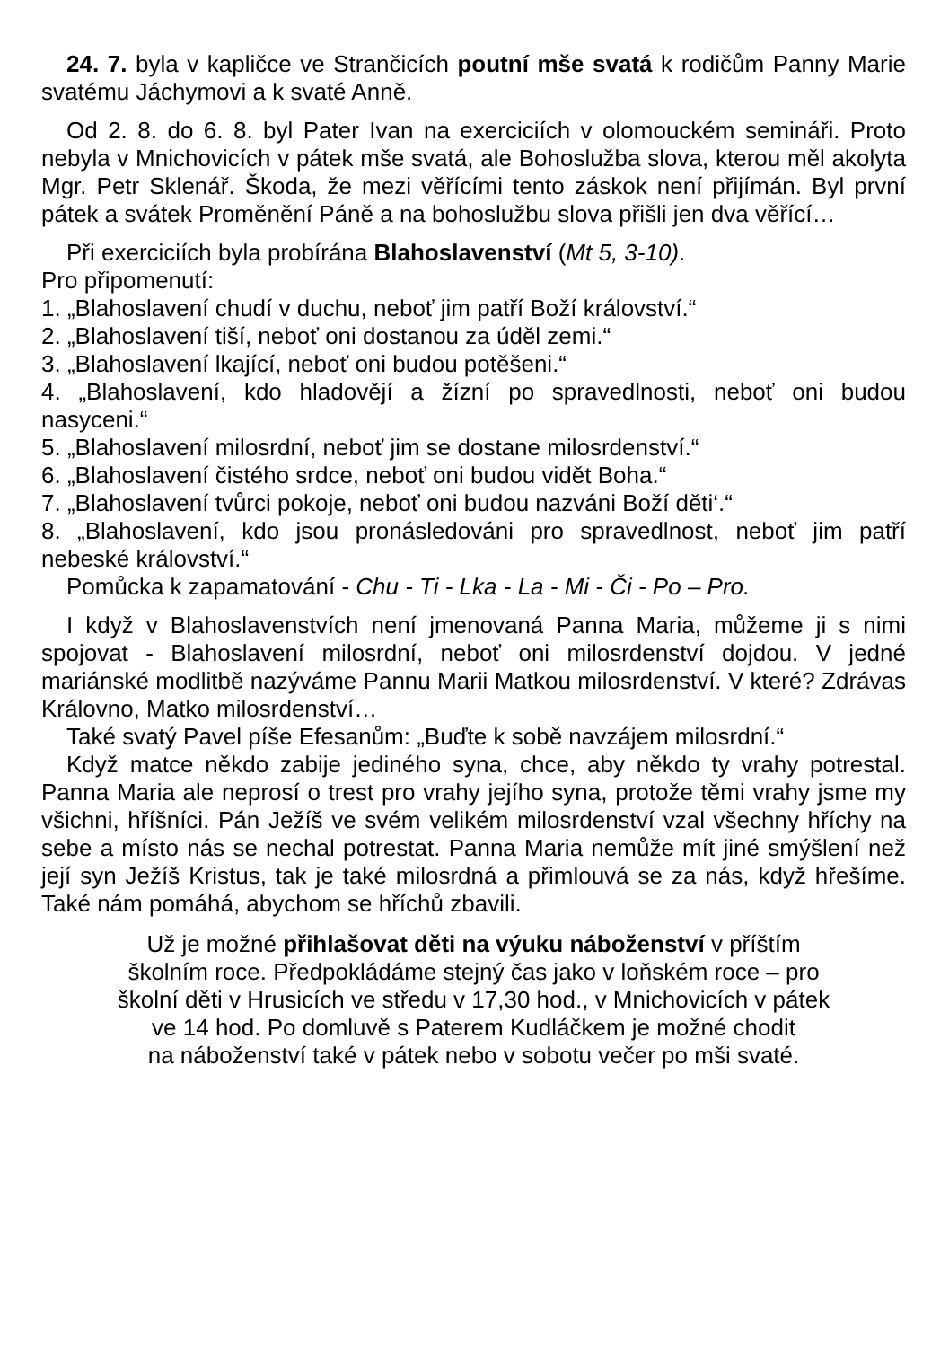24. 7. byla v kapličce ve Strančicích poutní mše svatá k rodičům Panny Marie svatému Jáchymovi a k svaté Anně.
Od 2. 8. do 6. 8. byl Pater Ivan na exerciciích v olomouckém semináři. Proto nebyla v Mnichovicích v pátek mše svatá, ale Bohoslužba slova, kterou měl akolyta Mgr. Petr Sklenář. Škoda, že mezi věřícími tento záskok není přijímán. Byl první pátek a svátek Proměnění Páně a na bohoslužbu slova přišli jen dva věřící…
Při exerciciích byla probírána Blahoslavenství (Mt 5, 3-10).
Pro připomenutí:
1. „Blahoslavení chudí v duchu, neboť jim patří Boží království.“
2. „Blahoslavení tiší, neboť oni dostanou za úděl zemi.“
3. „Blahoslavení lkající, neboť oni budou potěšeni.“
4. „Blahoslavení, kdo hladovějí a žízní po spravedlnosti, neboť oni budou nasyceni.“
5. „Blahoslavení milosrdní, neboť jim se dostane milosrdenství.“
6. „Blahoslavení čistého srdce, neboť oni budou vidět Boha.“
7. „Blahoslavení tvůrci pokoje, neboť oni budou nazváni Boží děti‘.“
8. „Blahoslavení, kdo jsou pronásledováni pro spravedlnost, neboť jim patří nebeské království.“
Pomůcka k zapamatování - Chu - Ti - Lka - La - Mi - Či - Po – Pro.
I když v Blahoslavenstvích není jmenovaná Panna Maria, můžeme ji s nimi spojovat - Blahoslavení milosrdní, neboť oni milosrdenství dojdou. V jedné mariánské modlitbě nazýváme Pannu Marii Matkou milosrdenství. V které? Zdrávas Královno, Matko milosrdenství…
Také svatý Pavel píše Efesanům: „Buďte k sobě navzájem milosrdní.“
Když matce někdo zabije jediného syna, chce, aby někdo ty vrahy potrestal. Panna Maria ale neprosí o trest pro vrahy jejího syna, protože těmi vrahy jsme my všichni, hříšníci. Pán Ježíš ve svém velikém milosrdenství vzal všechny hříchy na sebe a místo nás se nechal potrestat. Panna Maria nemůže mít jiné smýšlení než její syn Ježíš Kristus, tak je také milosrdná a přimlouvá se za nás, když hřešíme. Také nám pomáhá, abychom se hříchů zbavili.
Už je možné přihlašovat děti na výuku náboženství v příštím
školním roce. Předpokládáme stejný čas jako v loňském roce – pro
školní děti v Hrusicích ve středu v 17,30 hod., v Mnichovicích v pátek
ve 14 hod. Po domluvě s Paterem Kudláčkem je možné chodit
na náboženství také v pátek nebo v sobotu večer po mši svaté.